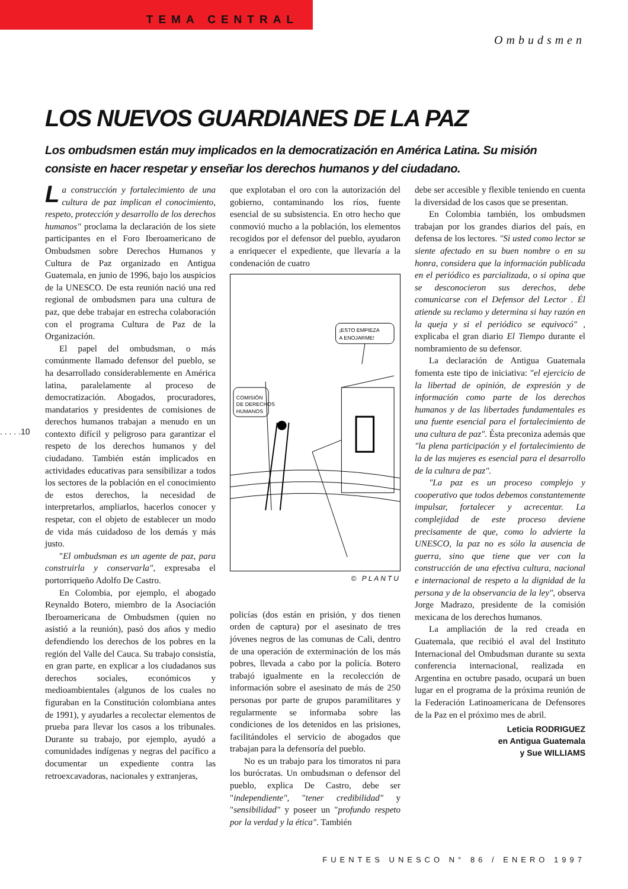TEMA CENTRAL
Ombudsmen
LOS NUEVOS GUARDIANES DE LA PAZ
Los ombudsmen están muy implicados en la democratización en América Latina. Su misión consiste en hacer respetar y enseñar los derechos humanos y del ciudadano.
. . . . .10
La construcción y fortalecimiento de una cultura de paz implican el conocimiento, respeto, protección y desarrollo de los derechos humanos" proclama la declaración de los siete participantes en el Foro Iberoamericano de Ombudsmen sobre Derechos Humanos y Cultura de Paz organizado en Antigua Guatemala, en junio de 1996, bajo los auspicios de la UNESCO. De esta reunión nació una red regional de ombudsmen para una cultura de paz, que debe trabajar en estrecha colaboración con el programa Cultura de Paz de la Organización.
El papel del ombudsman, o más comúnmente llamado defensor del pueblo, se ha desarrollado considerablemente en América latina, paralelamente al proceso de democratización. Abogados, procuradores, mandatarios y presidentes de comisiones de derechos humanos trabajan a menudo en un contexto difícil y peligroso para garantizar el respeto de los derechos humanos y del ciudadano. También están implicados en actividades educativas para sensibilizar a todos los sectores de la población en el conocimiento de estos derechos, la necesidad de interpretarlos, ampliarlos, hacerlos conocer y respetar, con el objeto de establecer un modo de vida más cuidadoso de los demás y más justo.
"El ombudsman es un agente de paz, para construirla y conservarla", expresaba el portorriqueño Adolfo De Castro.
En Colombia, por ejemplo, el abogado Reynaldo Botero, miembro de la Asociación Iberoamericana de Ombudsmen (quien no asistió a la reunión), pasó dos años y medio defendiendo los derechos de los pobres en la región del Valle del Cauca. Su trabajo consistía, en gran parte, en explicar a los ciudadanos sus derechos sociales, económicos y medioambientales (algunos de los cuales no figuraban en la Constitución colombiana antes de 1991), y ayudarles a recolectar elementos de prueba para llevar los casos a los tribunales. Durante su trabajo, por ejemplo, ayudó a comunidades indígenas y negras del pacífico a documentar un expediente contra las retroexcavadoras, nacionales y extranjeras,
que explotaban el oro con la autorización del gobierno, contaminando los ríos, fuente esencial de su subsistencia. En otro hecho que conmovió mucho a la población, los elementos recogidos por el defensor del pueblo, ayudaron a enriquecer el expediente, que llevaría a la condenación de cuatro
COMISIÓN
DE DERECHOS
HUMANOS
¡ESTO EMPIEZA
A ENOJARME!
© PLANTU
policías (dos están en prisión, y dos tienen orden de captura) por el asesinato de tres jóvenes negros de las comunas de Cali, dentro de una operación de exterminación de los más pobres, llevada a cabo por la policía. Botero trabajó igualmente en la recolección de información sobre el asesinato de más de 250 personas por parte de grupos paramilitares y regularmente se informaba sobre las condiciones de los detenidos en las prisiones, facilitándoles el servicio de abogados que trabajan para la defensoría del pueblo.
No es un trabajo para los timoratos ni para los burócratas. Un ombudsman o defensor del pueblo, explica De Castro, debe ser "independiente", "tener credibilidad" y "sensibilidad" y poseer un "profundo respeto por la verdad y la ética". También
debe ser accesible y flexible teniendo en cuenta la diversidad de los casos que se presentan.
En Colombia también, los ombudsmen trabajan por los grandes diarios del país, en defensa de los lectores. "Si usted como lector se siente afectado en su buen nombre o en su honra, considera que la información publicada en el periódico es parcializada, o si opina que se desconocieron sus derechos, debe comunicarse con el Defensor del Lector . Él atiende su reclamo y determina si hay razón en la queja y si el periódico se equivocó" , explicaba el gran diario El Tiempo durante el nombramiento de su defensor.
La declaración de Antigua Guatemala fomenta este tipo de iniciativa: "el ejercicio de la libertad de opinión, de expresión y de información como parte de los derechos humanos y de las libertades fundamentales es una fuente esencial para el fortalecimiento de una cultura de paz". Ésta preconiza además que "la plena participación y el fortalecimiento de la de las mujeres es esencial para el desarrollo de la cultura de paz".
"La paz es un proceso complejo y cooperativo que todos debemos constantemente impulsar, fortalecer y acrecentar. La complejidad de este proceso deviene precisamente de que, como lo advierte la UNESCO, la paz no es sólo la ausencia de guerra, sino que tiene que ver con la construcción de una efectiva cultura, nacional e internacional de respeto a la dignidad de la persona y de la observancia de la ley", observa Jorge Madrazo, presidente de la comisión mexicana de los derechos humanos.
La ampliación de la red creada en Guatemala, que recibió el aval del Instituto Internacional del Ombudsman durante su sexta conferencia internacional, realizada en Argentina en octubre pasado, ocupará un buen lugar en el programa de la próxima reunión de la Federación Latinoamericana de Defensores de la Paz en el próximo mes de abril.
Leticia RODRIGUEZ
en Antigua Guatemala
y Sue WILLIAMS
FUENTES UNESCO N° 86 / ENERO 1997